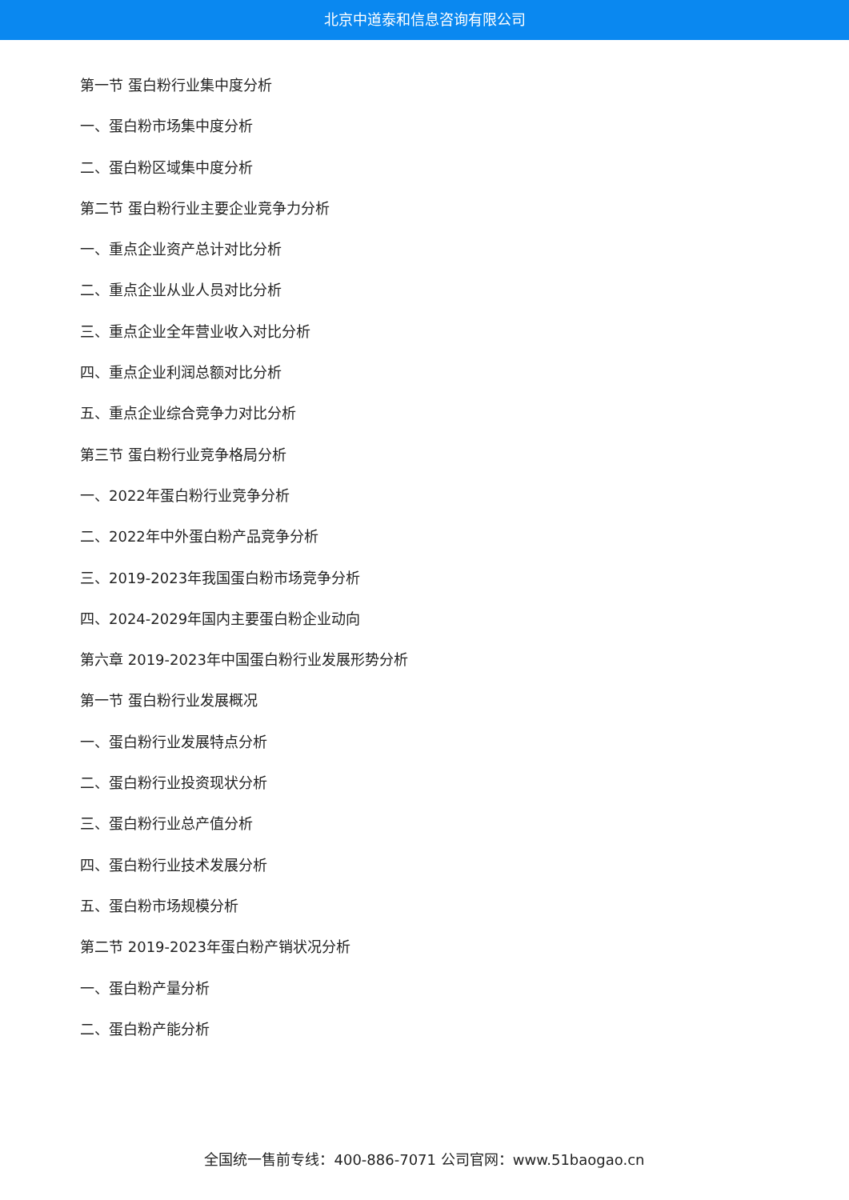北京中道泰和信息咨询有限公司
第一节 蛋白粉行业集中度分析
一、蛋白粉市场集中度分析
二、蛋白粉区域集中度分析
第二节 蛋白粉行业主要企业竞争力分析
一、重点企业资产总计对比分析
二、重点企业从业人员对比分析
三、重点企业全年营业收入对比分析
四、重点企业利润总额对比分析
五、重点企业综合竞争力对比分析
第三节 蛋白粉行业竞争格局分析
一、2022年蛋白粉行业竞争分析
二、2022年中外蛋白粉产品竞争分析
三、2019-2023年我国蛋白粉市场竞争分析
四、2024-2029年国内主要蛋白粉企业动向
第六章 2019-2023年中国蛋白粉行业发展形势分析
第一节 蛋白粉行业发展概况
一、蛋白粉行业发展特点分析
二、蛋白粉行业投资现状分析
三、蛋白粉行业总产值分析
四、蛋白粉行业技术发展分析
五、蛋白粉市场规模分析
第二节 2019-2023年蛋白粉产销状况分析
一、蛋白粉产量分析
二、蛋白粉产能分析
全国统一售前专线：400-886-7071 公司官网：www.51baogao.cn